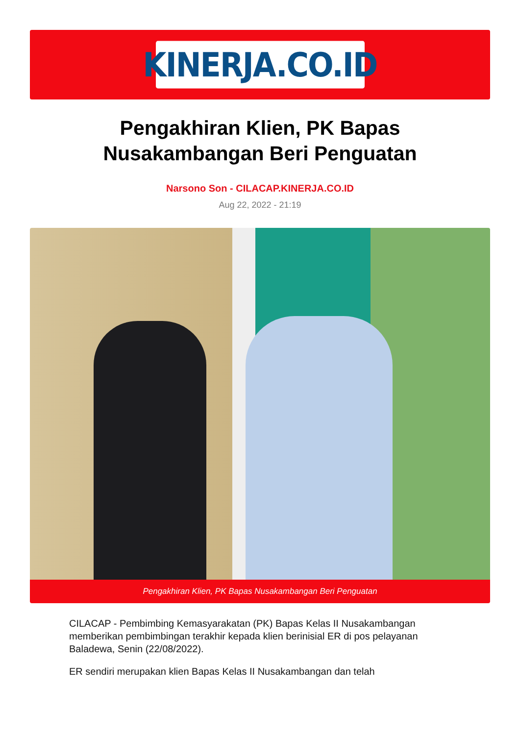KINERJA.CO.ID
Pengakhiran Klien, PK Bapas Nusakambangan Beri Penguatan
Narsono Son - CILACAP.KINERJA.CO.ID
Aug 22, 2022 - 21:19
Pengakhiran Klien, PK Bapas Nusakambangan Beri Penguatan
CILACAP - Pembimbing Kemasyarakatan (PK) Bapas Kelas II Nusakambangan memberikan pembimbingan terakhir kepada klien berinisial ER di pos pelayanan Baladewa, Senin (22/08/2022).
ER sendiri merupakan klien Bapas Kelas II Nusakambangan dan telah